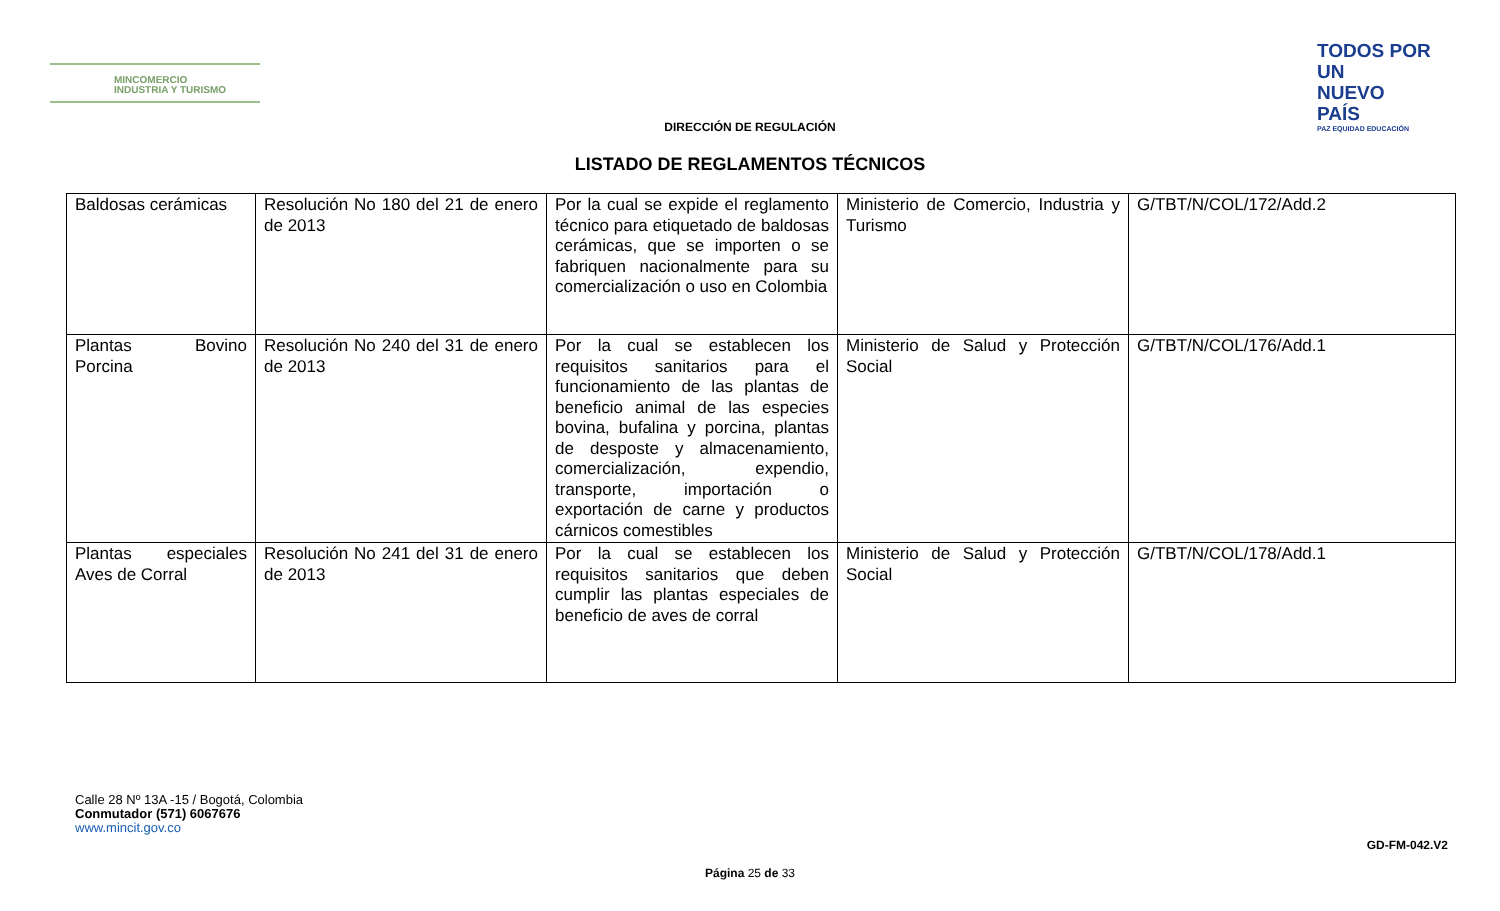MINCOMERCIO
INDUSTRIA Y TURISMO
TODOS POR UN
NUEVO PAÍS
PAZ EQUIDAD EDUCACIÓN
DIRECCIÓN DE REGULACIÓN
LISTADO DE REGLAMENTOS TÉCNICOS
| Baldosas cerámicas | Resolución No 180 del 21 de enero de 2013 | Por la cual se expide el reglamento técnico para etiquetado de baldosas cerámicas, que se importen o se fabriquen nacionalmente para su comercialización o uso en Colombia | Ministerio de Comercio, Industria y Turismo | G/TBT/N/COL/172/Add.2 |
| Plantas Bovino Porcina | Resolución No 240 del 31 de enero de 2013 | Por la cual se establecen los requisitos sanitarios para el funcionamiento de las plantas de beneficio animal de las especies bovina, bufalina y porcina, plantas de desposte y almacenamiento, comercialización, expendio, transporte, importación o exportación de carne y productos cárnicos comestibles | Ministerio de Salud y Protección Social | G/TBT/N/COL/176/Add.1 |
| Plantas especiales Aves de Corral | Resolución No 241 del 31 de enero de 2013 | Por la cual se establecen los requisitos sanitarios que deben cumplir las plantas especiales de beneficio de aves de corral | Ministerio de Salud y Protección Social | G/TBT/N/COL/178/Add.1 |
Calle 28 Nº 13A -15 / Bogotá, Colombia
Conmutador (571) 6067676
www.mincit.gov.co
GD-FM-042.V2
Página 25 de 33